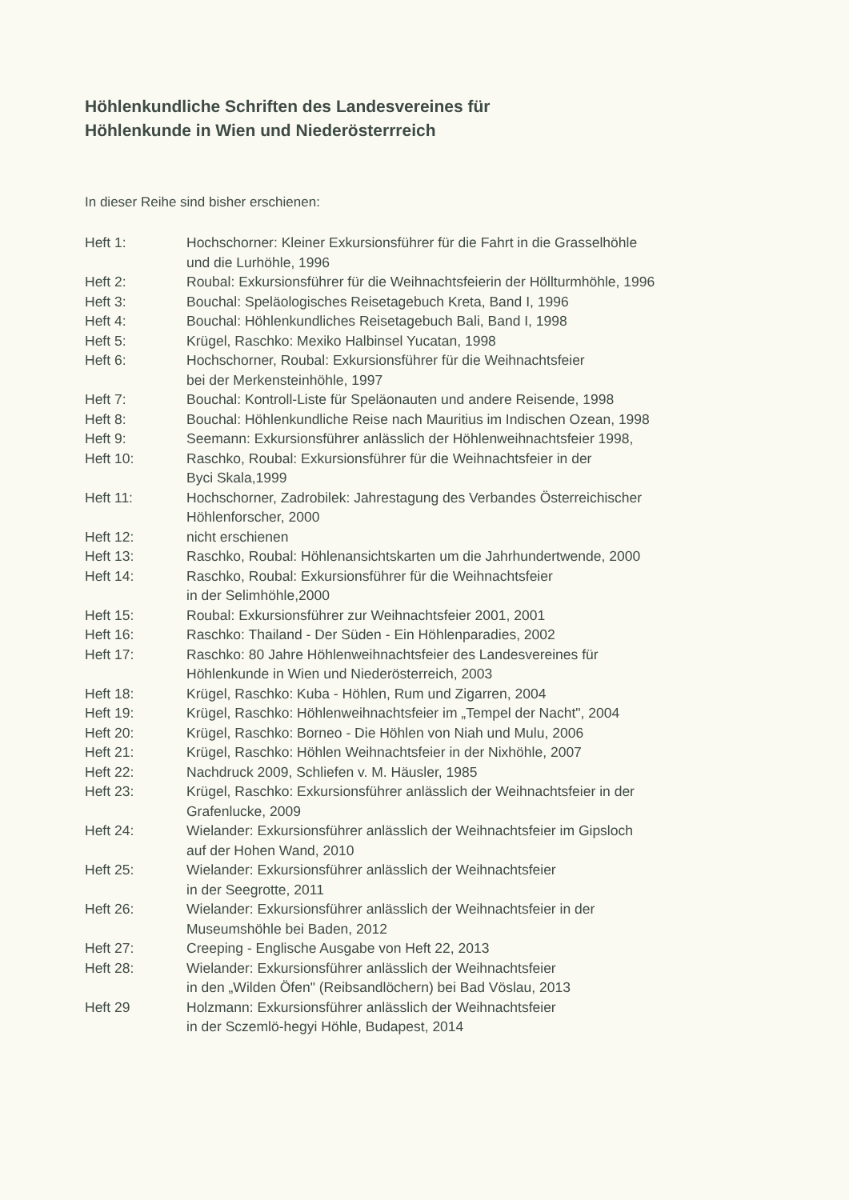Höhlenkundliche Schriften des Landesvereines für
Höhlenkunde in Wien und Niederösterrreich
In dieser Reihe sind bisher erschienen:
| Heft 1: | Hochschorner: Kleiner Exkursionsführer für die Fahrt in die Grasselhöhle und die Lurhöhle, 1996 |
| Heft 2: | Roubal: Exkursionsführer für die Weihnachtsfeierin der Höllturmhöhle, 1996 |
| Heft 3: | Bouchal: Speläologisches Reisetagebuch Kreta, Band I, 1996 |
| Heft 4: | Bouchal: Höhlenkundliches Reisetagebuch Bali, Band I, 1998 |
| Heft 5: | Krügel, Raschko: Mexiko Halbinsel Yucatan, 1998 |
| Heft 6: | Hochschorner, Roubal: Exkursionsführer für die Weihnachtsfeier bei der Merkensteinhöhle, 1997 |
| Heft 7: | Bouchal: Kontroll-Liste für Speläonauten und andere Reisende, 1998 |
| Heft 8: | Bouchal: Höhlenkundliche Reise nach Mauritius im Indischen Ozean, 1998 |
| Heft 9: | Seemann: Exkursionsführer anlässlich der Höhlenweihnachtsfeier 1998, |
| Heft 10: | Raschko, Roubal: Exkursionsführer für die Weihnachtsfeier in der Byci Skala,1999 |
| Heft 11: | Hochschorner, Zadrobilek: Jahrestagung des Verbandes Österreichischer Höhlenforscher, 2000 |
| Heft 12: | nicht erschienen |
| Heft 13: | Raschko, Roubal: Höhlenansichtskarten um die Jahrhundertwende, 2000 |
| Heft 14: | Raschko, Roubal: Exkursionsführer für die Weihnachtsfeier in der Selimhöhle,2000 |
| Heft 15: | Roubal: Exkursionsführer zur Weihnachtsfeier 2001, 2001 |
| Heft 16: | Raschko: Thailand - Der Süden - Ein Höhlenparadies, 2002 |
| Heft 17: | Raschko: 80 Jahre Höhlenweihnachtsfeier des Landesvereines für Höhlenkunde in Wien und Niederösterreich, 2003 |
| Heft 18: | Krügel, Raschko: Kuba - Höhlen, Rum und Zigarren, 2004 |
| Heft 19: | Krügel, Raschko: Höhlenweihnachtsfeier im „Tempel der Nacht", 2004 |
| Heft 20: | Krügel, Raschko: Borneo - Die Höhlen von Niah und Mulu, 2006 |
| Heft 21: | Krügel, Raschko: Höhlen Weihnachtsfeier in der Nixhöhle, 2007 |
| Heft 22: | Nachdruck 2009, Schliefen v. M. Häusler, 1985 |
| Heft 23: | Krügel, Raschko: Exkursionsführer anlässlich der Weihnachtsfeier in der Grafenlucke, 2009 |
| Heft 24: | Wielander: Exkursionsführer anlässlich der Weihnachtsfeier im Gipsloch auf der Hohen Wand, 2010 |
| Heft 25: | Wielander: Exkursionsführer anlässlich der Weihnachtsfeier in der Seegrotte, 2011 |
| Heft 26: | Wielander: Exkursionsführer anlässlich der Weihnachtsfeier in der Museumshöhle bei Baden, 2012 |
| Heft 27: | Creeping - Englische Ausgabe von Heft 22, 2013 |
| Heft 28: | Wielander: Exkursionsführer anlässlich der Weihnachtsfeier in den „Wilden Öfen" (Reibsandlöchern) bei Bad Vöslau, 2013 |
| Heft 29 | Holzmann: Exkursionsführer anlässlich der Weihnachtsfeier in der Sczemlö-hegyi Höhle, Budapest, 2014 |